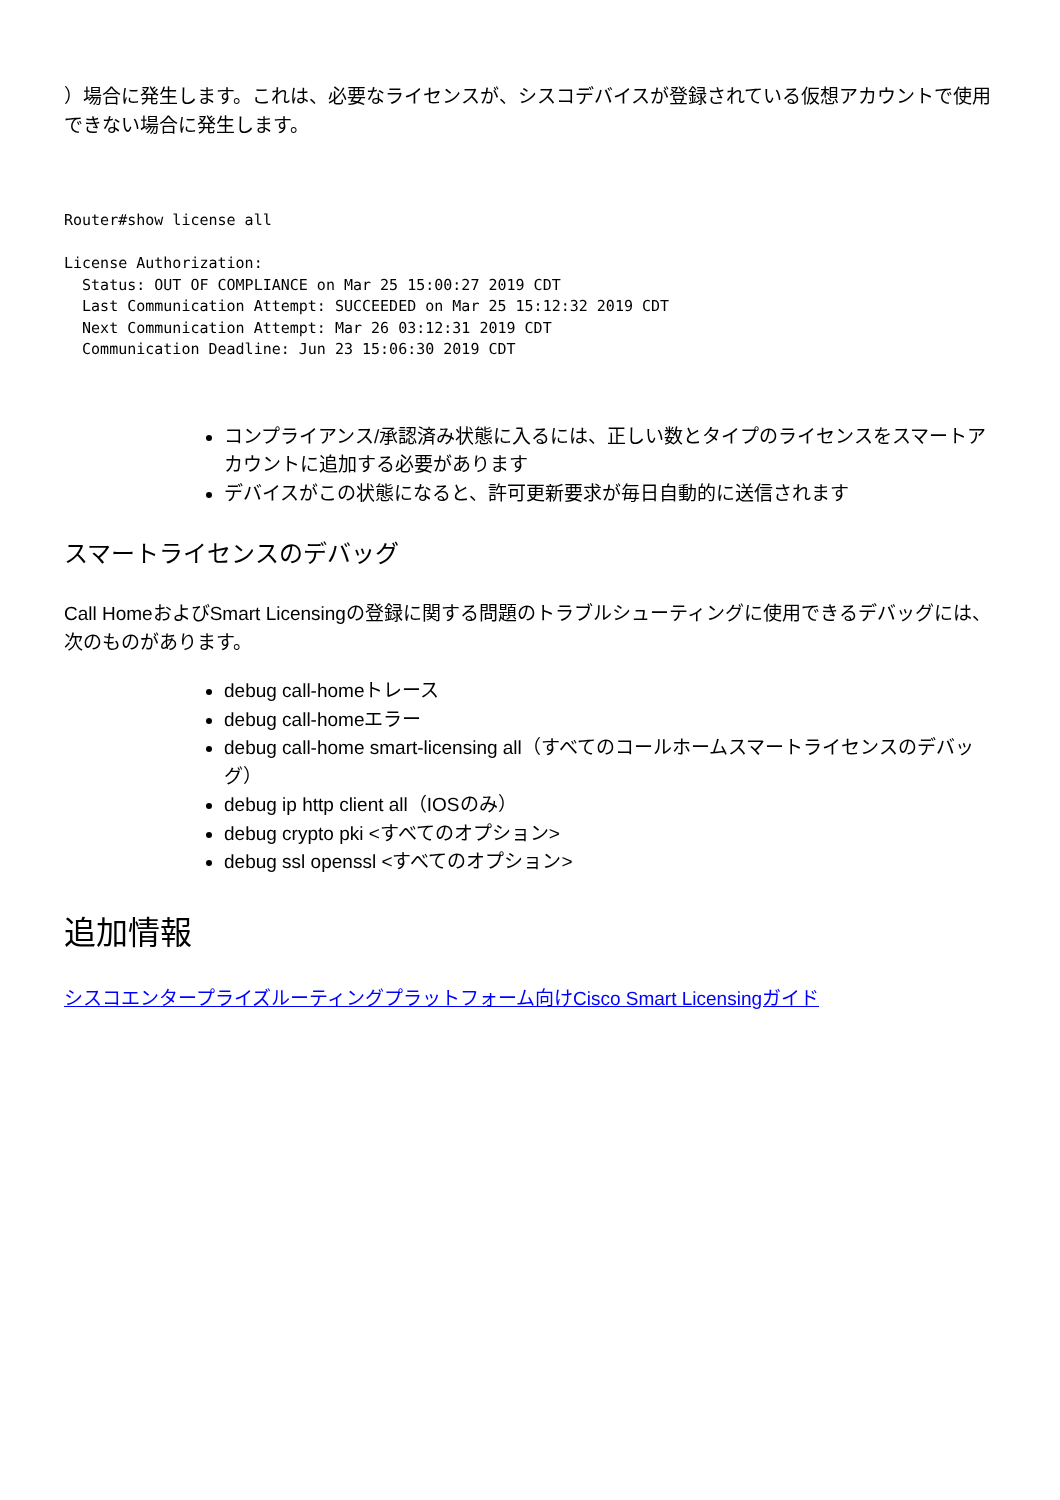）場合に発生します。これは、必要なライセンスが、シスコデバイスが登録されている仮想アカウントで使用できない場合に発生します。
Router#show license all

License Authorization:
  Status: OUT OF COMPLIANCE on Mar 25 15:00:27 2019 CDT
  Last Communication Attempt: SUCCEEDED on Mar 25 15:12:32 2019 CDT
  Next Communication Attempt: Mar 26 03:12:31 2019 CDT
  Communication Deadline: Jun 23 15:06:30 2019 CDT
コンプライアンス/承認済み状態に入るには、正しい数とタイプのライセンスをスマートアカウントに追加する必要があります
デバイスがこの状態になると、許可更新要求が毎日自動的に送信されます
スマートライセンスのデバッグ
Call HomeおよびSmart Licensingの登録に関する問題のトラブルシューティングに使用できるデバッグには、次のものがあります。
debug call-homeトレース
debug call-homeエラー
debug call-home smart-licensing all（すべてのコールホームスマートライセンスのデバッグ）
debug ip http client all（IOSのみ）
debug crypto pki <すべてのオプション>
debug ssl openssl <すべてのオプション>
追加情報
シスコエンタープライズルーティングプラットフォーム向けCisco Smart Licensingガイド